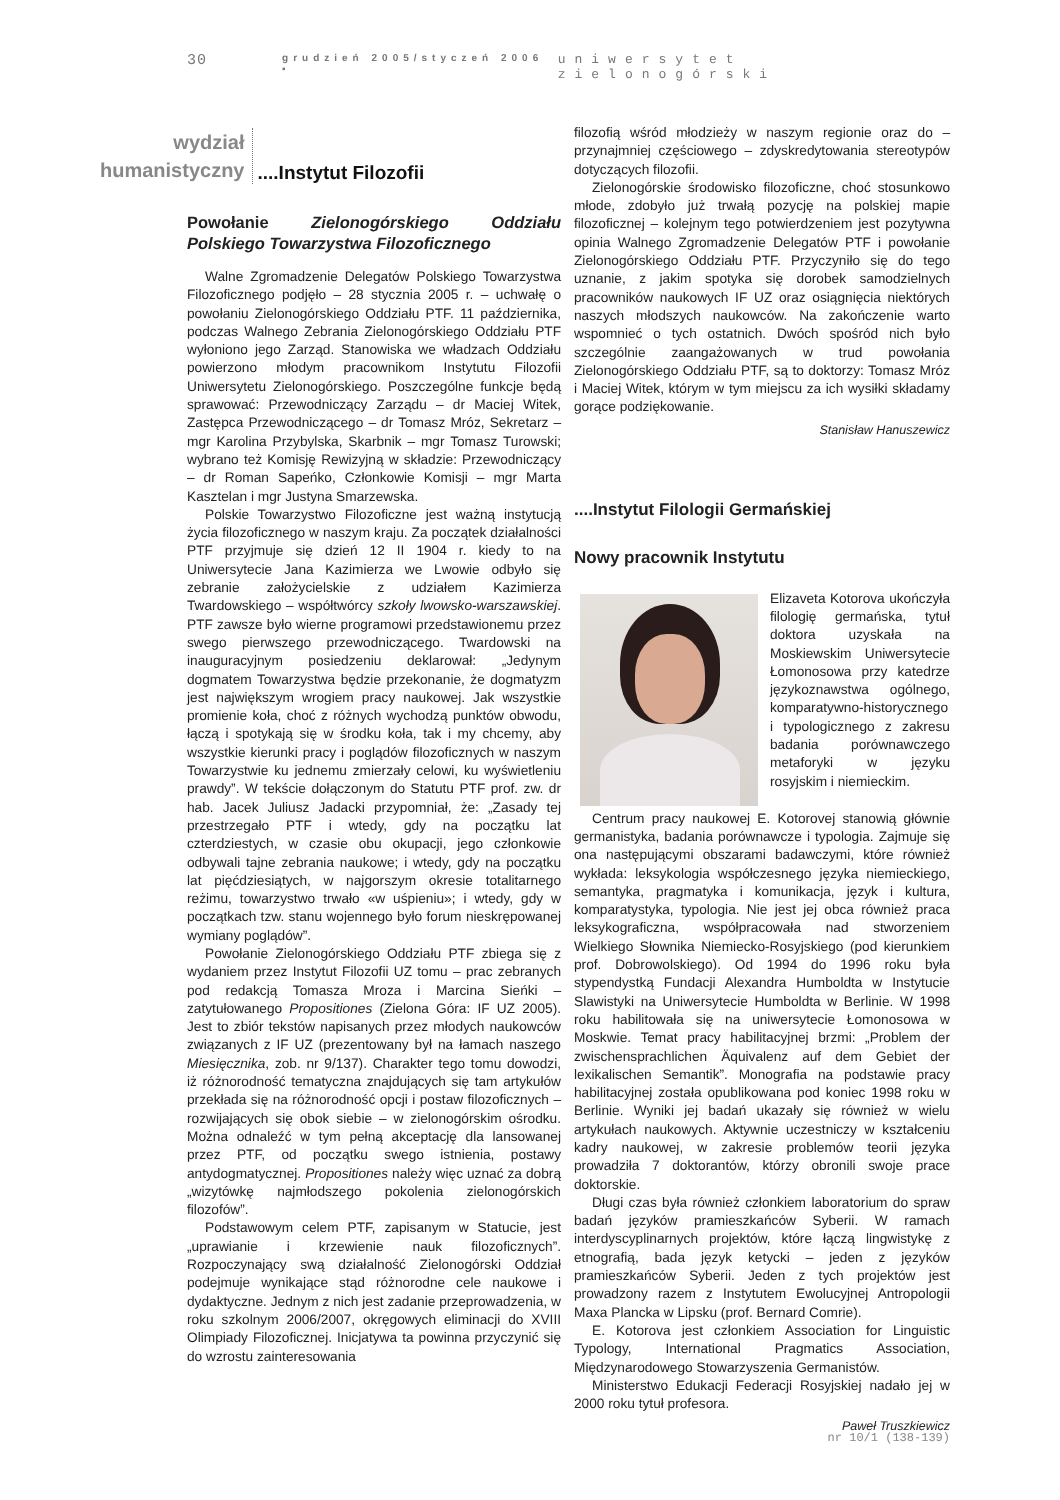30 grudzień 2005/styczeń 2006 ▪ uniwersytet zielonogórski
wydział
humanistyczny
....Instytut Filozofii
Powołanie Zielonogórskiego Oddziału Polskiego Towarzystwa Filozoficznego
Walne Zgromadzenie Delegatów Polskiego Towarzystwa Filozoficznego podjęło – 28 stycznia 2005 r. – uchwałę o powołaniu Zielonogórskiego Oddziału PTF. 11 października, podczas Walnego Zebrania Zielonogórskiego Oddziału PTF wyłoniono jego Zarząd. Stanowiska we władzach Oddziału powierzono młodym pracownikom Instytutu Filozofii Uniwersytetu Zielonogórskiego. Poszczególne funkcje będą sprawować: Przewodniczący Zarządu – dr Maciej Witek, Zastępca Przewodniczącego – dr Tomasz Mróz, Sekretarz – mgr Karolina Przybylska, Skarbnik – mgr Tomasz Turowski; wybrano też Komisję Rewizyjną w składzie: Przewodniczący – dr Roman Sapeńko, Członkowie Komisji – mgr Marta Kasztelan i mgr Justyna Smarzewska.
Polskie Towarzystwo Filozoficzne jest ważną instytucją życia filozoficznego w naszym kraju. Za początek działalności PTF przyjmuje się dzień 12 II 1904 r. kiedy to na Uniwersytecie Jana Kazimierza we Lwowie odbyło się zebranie założycielskie z udziałem Kazimierza Twardowskiego – współtwórcy szkoły lwowsko-warszawskiej. PTF zawsze było wierne programowi przedstawionemu przez swego pierwszego przewodniczącego. Twardowski na inauguracyjnym posiedzeniu deklarował: „Jedynym dogmatem Towarzystwa będzie przekonanie, że dogmatyzm jest największym wrogiem pracy naukowej. Jak wszystkie promienie koła, choć z różnych wychodzą punktów obwodu, łączą i spotykają się w środku koła, tak i my chcemy, aby wszystkie kierunki pracy i poglądów filozoficznych w naszym Towarzystwie ku jednemu zmierzały celowi, ku wyświetleniu prawdy”. W tekście dołączonym do Statutu PTF prof. zw. dr hab. Jacek Juliusz Jadacki przypomniał, że: „Zasady tej przestrzegało PTF i wtedy, gdy na początku lat czterdziestych, w czasie obu okupacji, jego członkowie odbywali tajne zebrania naukowe; i wtedy, gdy na początku lat pięćdziesiątych, w najgorszym okresie totalitarnego reżimu, towarzystwo trwało «w uśpieniu»; i wtedy, gdy w początkach tzw. stanu wojennego było forum nieskrępowanej wymiany poglądów”.
Powołanie Zielonogórskiego Oddziału PTF zbiega się z wydaniem przez Instytut Filozofii UZ tomu – prac zebranych pod redakcją Tomasza Mroza i Marcina Sieńki – zatytułowanego Propositiones (Zielona Góra: IF UZ 2005). Jest to zbiór tekstów napisanych przez młodych naukowców związanych z IF UZ (prezentowany był na łamach naszego Miesięcznika, zob. nr 9/137). Charakter tego tomu dowodzi, iż różnorodność tematyczna znajdujących się tam artykułów przekłada się na różnorodność opcji i postaw filozoficznych – rozwijających się obok siebie – w zielonogórskim ośrodku. Można odnaleźć w tym pełną akceptację dla lansowanej przez PTF, od początku swego istnienia, postawy antydogmatycznej. Propositiones należy więc uznać za dobrą „wizytówkę najmłodszego pokolenia zielonogórskich filozofów”.
Podstawowym celem PTF, zapisanym w Statucie, jest „uprawianie i krzewienie nauk filozoficznych”. Rozpoczynający swą działalność Zielonogórski Oddział podejmuje wynikające stąd różnorodne cele naukowe i dydaktyczne. Jednym z nich jest zadanie przeprowadzenia, w roku szkolnym 2006/2007, okręgowych eliminacji do XVIII Olimpiady Filozoficznej. Inicjatywa ta powinna przyczynić się do wzrostu zainteresowania
filozofią wśród młodzieży w naszym regionie oraz do – przynajmniej częściowego – zdyskredytowania stereotypów dotyczących filozofii.
Zielonogórskie środowisko filozoficzne, choć stosunkowo młode, zdobyło już trwałą pozycję na polskiej mapie filozoficznej – kolejnym tego potwierdzeniem jest pozytywna opinia Walnego Zgromadzenie Delegatów PTF i powołanie Zielonogórskiego Oddziału PTF. Przyczyniło się do tego uznanie, z jakim spotyka się dorobek samodzielnych pracowników naukowych IF UZ oraz osiągnięcia niektórych naszych młodszych naukowców. Na zakończenie warto wspomnieć o tych ostatnich. Dwóch spośród nich było szczególnie zaangażowanych w trud powołania Zielonogórskiego Oddziału PTF, są to doktorzy: Tomasz Mróz i Maciej Witek, którym w tym miejscu za ich wysiłki składamy gorące podziękowanie.
Stanisław Hanuszewicz
....Instytut Filologii Germańskiej
Nowy pracownik Instytutu
Elizaveta Kotorova ukończyła filologię germańska, tytuł doktora uzyskała na Moskiewskim Uniwersytecie Łomonosowa przy katedrze językoznawstwa ogólnego, komparatywno-historycznego i typologicznego z zakresu badania porównawczego metaforyki w języku rosyjskim i niemieckim.
Centrum pracy naukowej E. Kotorovej stanowią głównie germanistyka, badania porównawcze i typologia. Zajmuje się ona następującymi obszarami badawczymi, które również wykłada: leksykologia współczesnego języka niemieckiego, semantyka, pragmatyka i komunikacja, język i kultura, komparatystyka, typologia. Nie jest jej obca również praca leksykograficzna, współpracowała nad stworzeniem Wielkiego Słownika Niemiecko-Rosyjskiego (pod kierunkiem prof. Dobrowolskiego). Od 1994 do 1996 roku była stypendystką Fundacji Alexandra Humboldta w Instytucie Slawistyki na Uniwersytecie Humboldta w Berlinie. W 1998 roku habilitowała się na uniwersytecie Łomonosowa w Moskwie. Temat pracy habilitacyjnej brzmi: „Problem der zwischensprachlichen Äquivalenz auf dem Gebiet der lexikalischen Semantik”. Monografia na podstawie pracy habilitacyjnej została opublikowana pod koniec 1998 roku w Berlinie. Wyniki jej badań ukazały się również w wielu artykułach naukowych. Aktywnie uczestniczy w kształceniu kadry naukowej, w zakresie problemów teorii języka prowadziła 7 doktorantów, którzy obronili swoje prace doktorskie.
Długi czas była również członkiem laboratorium do spraw badań języków pramieszkańców Syberii. W ramach interdyscyplinarnych projektów, które łączą lingwistykę z etnografią, bada język ketycki – jeden z języków pramieszkańców Syberii. Jeden z tych projektów jest prowadzony razem z Instytutem Ewolucyjnej Antropologii Maxa Plancka w Lipsku (prof. Bernard Comrie).
E. Kotorova jest członkiem Association for Linguistic Typology, International Pragmatics Association, Międzynarodowego Stowarzyszenia Germanistów.
Ministerstwo Edukacji Federacji Rosyjskiej nadało jej w 2000 roku tytuł profesora.
Paweł Truszkiewicz
nr 10/1 (138-139)